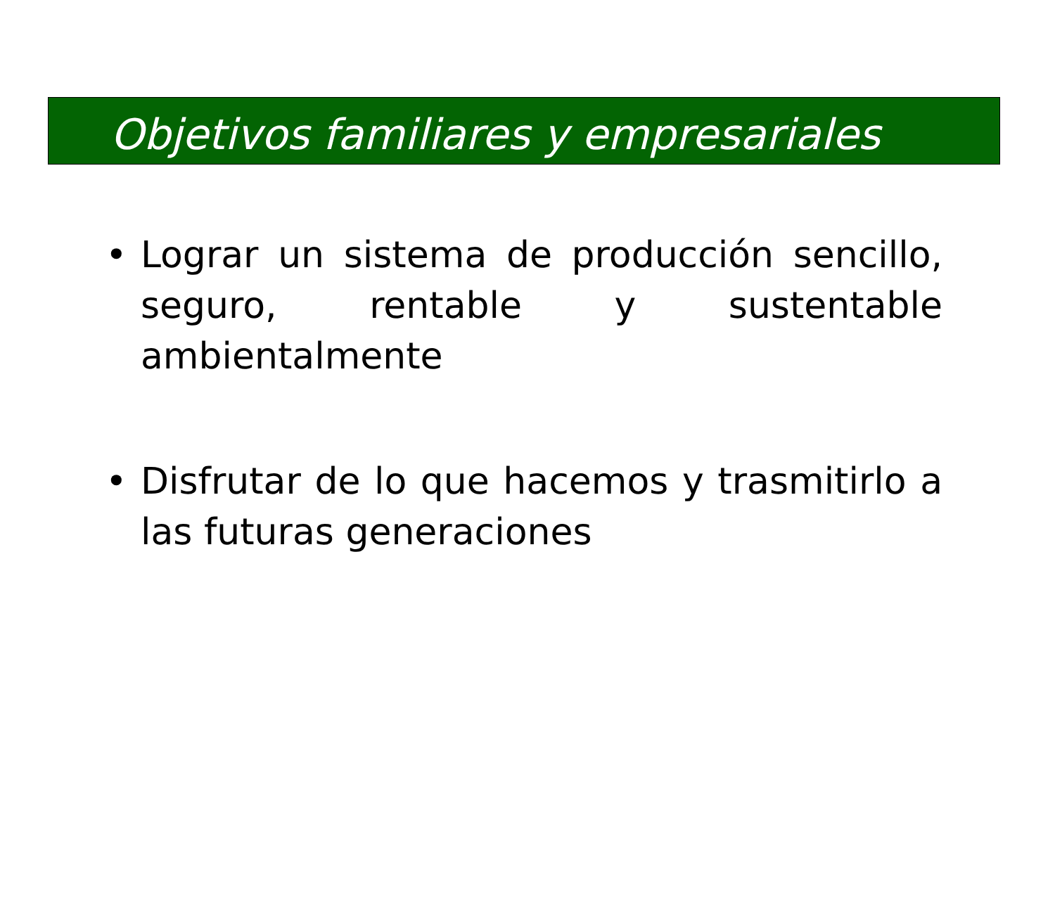Objetivos familiares y empresariales
• Lograr un sistema de producción sencillo, seguro, rentable y sustentable ambientalmente
• Disfrutar de lo que hacemos y trasmitirlo a las futuras generaciones